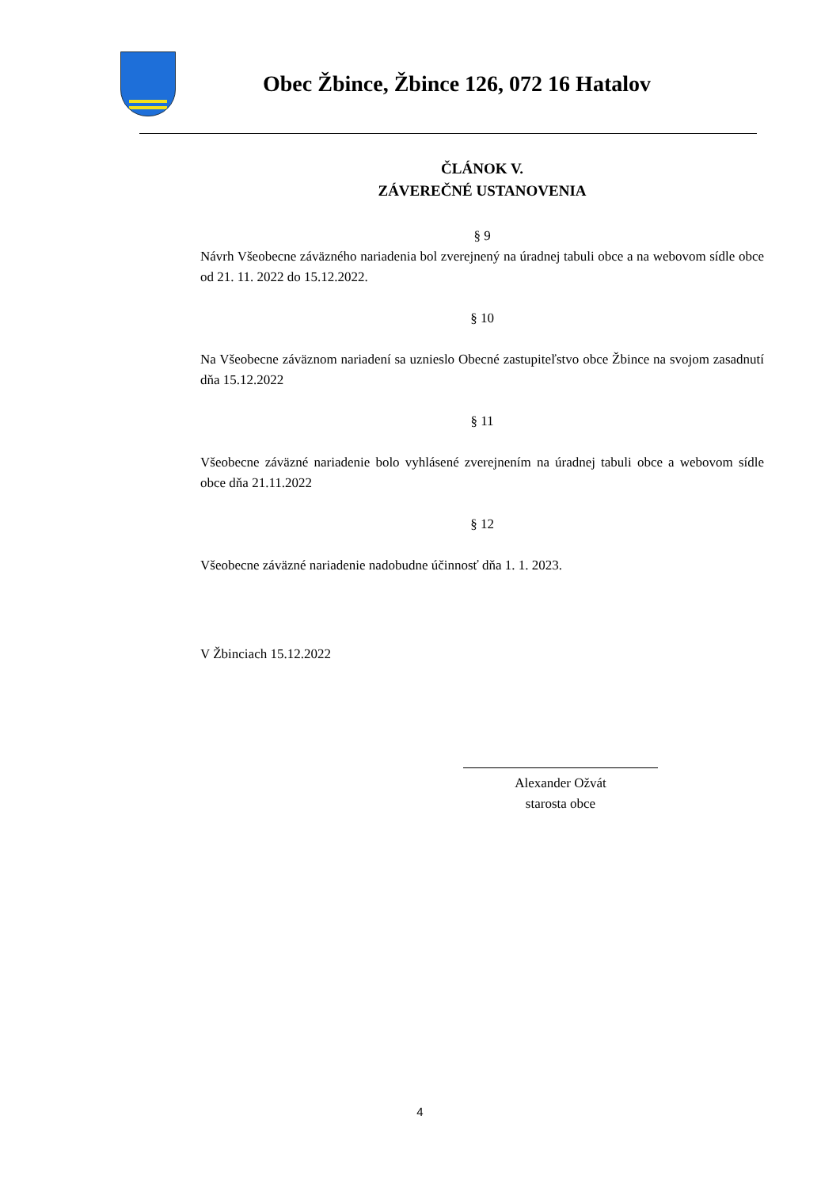Obec Žbince, Žbince 126, 072 16 Hatalov
ČLÁNOK V.
ZÁVEREČNÉ USTANOVENIA
§ 9
Návrh Všeobecne záväzného nariadenia bol zverejnený na úradnej tabuli obce a na webovom sídle obce od 21. 11. 2022 do 15.12.2022.
§ 10
Na Všeobecne záväznom nariadení sa uznieslo Obecné zastupiteľstvo obce Žbince na svojom zasadnutí dňa 15.12.2022
§ 11
Všeobecne záväzné nariadenie bolo vyhlásené zverejnením na úradnej tabuli obce a webovom sídle obce dňa 21.11.2022
§ 12
Všeobecne záväzné nariadenie nadobudne účinnosť dňa 1. 1. 2023.
V Žbinciach 15.12.2022
Alexander Ožvát
starosta obce
4